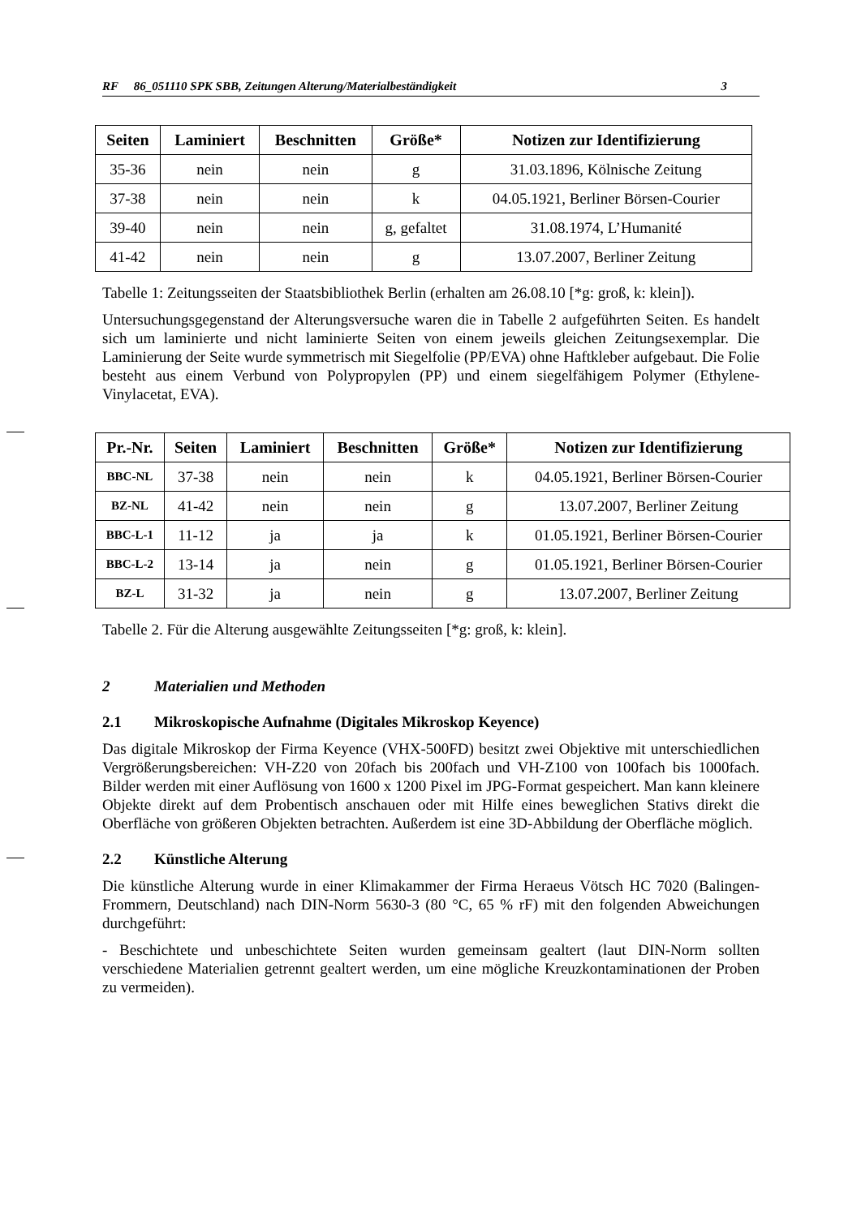RF 86_051110 SPK SBB, Zeitungen Alterung/Materialbeständigkeit 3
| Seiten | Laminiert | Beschnitten | Größe* | Notizen zur Identifizierung |
| --- | --- | --- | --- | --- |
| 35-36 | nein | nein | g | 31.03.1896, Kölnische Zeitung |
| 37-38 | nein | nein | k | 04.05.1921, Berliner Börsen-Courier |
| 39-40 | nein | nein | g, gefaltet | 31.08.1974, L’Humanité |
| 41-42 | nein | nein | g | 13.07.2007, Berliner Zeitung |
Tabelle 1: Zeitungsseiten der Staatsbibliothek Berlin (erhalten am 26.08.10 [*g: groß, k: klein]).
Untersuchungsgegenstand der Alterungsversuche waren die in Tabelle 2 aufgeführten Seiten. Es handelt sich um laminierte und nicht laminierte Seiten von einem jeweils gleichen Zeitungsexemplar. Die Laminierung der Seite wurde symmetrisch mit Siegelfolie (PP/EVA) ohne Haftkleber aufgebaut. Die Folie besteht aus einem Verbund von Polypropylen (PP) und einem siegelfähigem Polymer (Ethylene-Vinylacetat, EVA).
| Pr.-Nr. | Seiten | Laminiert | Beschnitten | Größe* | Notizen zur Identifizierung |
| --- | --- | --- | --- | --- | --- |
| BBC-NL | 37-38 | nein | nein | k | 04.05.1921, Berliner Börsen-Courier |
| BZ-NL | 41-42 | nein | nein | g | 13.07.2007, Berliner Zeitung |
| BBC-L-1 | 11-12 | ja | ja | k | 01.05.1921, Berliner Börsen-Courier |
| BBC-L-2 | 13-14 | ja | nein | g | 01.05.1921, Berliner Börsen-Courier |
| BZ-L | 31-32 | ja | nein | g | 13.07.2007, Berliner Zeitung |
Tabelle 2. Für die Alterung ausgewählte Zeitungsseiten [*g: groß, k: klein].
2 Materialien und Methoden
2.1 Mikroskopische Aufnahme (Digitales Mikroskop Keyence)
Das digitale Mikroskop der Firma Keyence (VHX-500FD) besitzt zwei Objektive mit unterschiedlichen Vergrößerungsbereichen: VH-Z20 von 20fach bis 200fach und VH-Z100 von 100fach bis 1000fach. Bilder werden mit einer Auflösung von 1600 x 1200 Pixel im JPG-Format gespeichert. Man kann kleinere Objekte direkt auf dem Probentisch anschauen oder mit Hilfe eines beweglichen Stativs direkt die Oberfläche von größeren Objekten betrachten. Außerdem ist eine 3D-Abbildung der Oberfläche möglich.
2.2 Künstliche Alterung
Die künstliche Alterung wurde in einer Klimakammer der Firma Heraeus Vötsch HC 7020 (Balingen-Frommern, Deutschland) nach DIN-Norm 5630-3 (80 °C, 65 % rF) mit den folgenden Abweichungen durchgeführt:
- Beschichtete und unbeschichtete Seiten wurden gemeinsam gealtert (laut DIN-Norm sollten verschiedene Materialien getrennt gealtert werden, um eine mögliche Kreuzkontaminationen der Proben zu vermeiden).